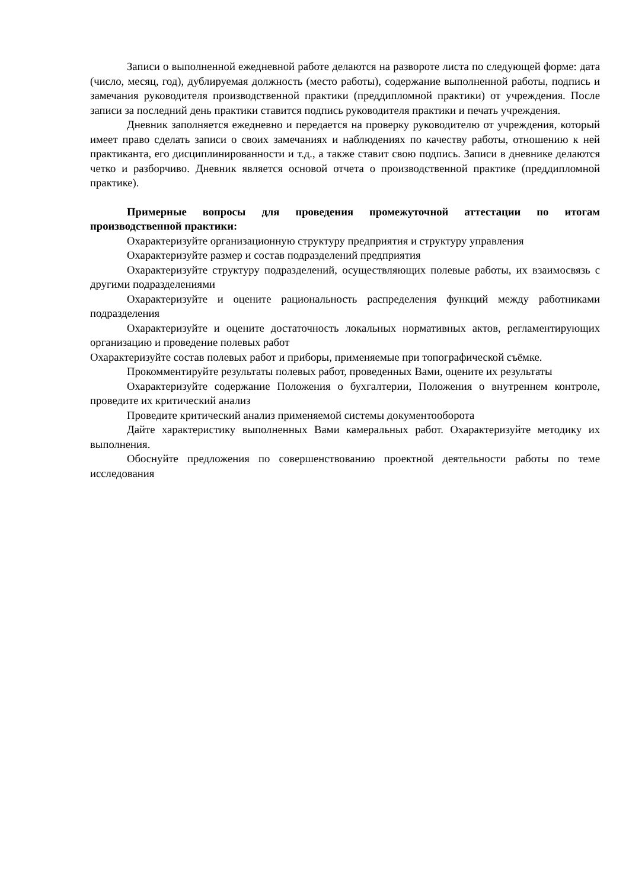Записи о выполненной ежедневной работе делаются на развороте листа по следующей форме: дата (число, месяц, год), дублируемая должность (место работы), содержание выполненной работы, подпись и замечания руководителя производственной практики (преддипломной практики) от учреждения. После записи за последний день практики ставится подпись руководителя практики и печать учреждения.
Дневник заполняется ежедневно и передается на проверку руководителю от учреждения, который имеет право сделать записи о своих замечаниях и наблюдениях по качеству работы, отношению к ней практиканта, его дисциплинированности и т.д., а также ставит свою подпись. Записи в дневнике делаются четко и разборчиво. Дневник является основой отчета о производственной практике (преддипломной практике).
Примерные вопросы для проведения промежуточной аттестации по итогам производственной практики:
Охарактеризуйте организационную структуру предприятия и структуру управления
Охарактеризуйте размер и состав подразделений предприятия
Охарактеризуйте структуру подразделений, осуществляющих полевые работы, их взаимосвязь с другими подразделениями
Охарактеризуйте и оцените рациональность распределения функций между работниками подразделения
Охарактеризуйте и оцените достаточность локальных нормативных актов, регламентирующих организацию и проведение полевых работ
Охарактеризуйте состав полевых работ и приборы, применяемые при топографической съёмке.
Прокомментируйте результаты полевых работ, проведенных Вами, оцените их результаты
Охарактеризуйте содержание Положения о бухгалтерии, Положения о внутреннем контроле, проведите их критический анализ
Проведите критический анализ применяемой системы документооборота
Дайте характеристику выполненных Вами камеральных работ. Охарактеризуйте методику их выполнения.
Обоснуйте предложения по совершенствованию проектной деятельности работы по теме исследования